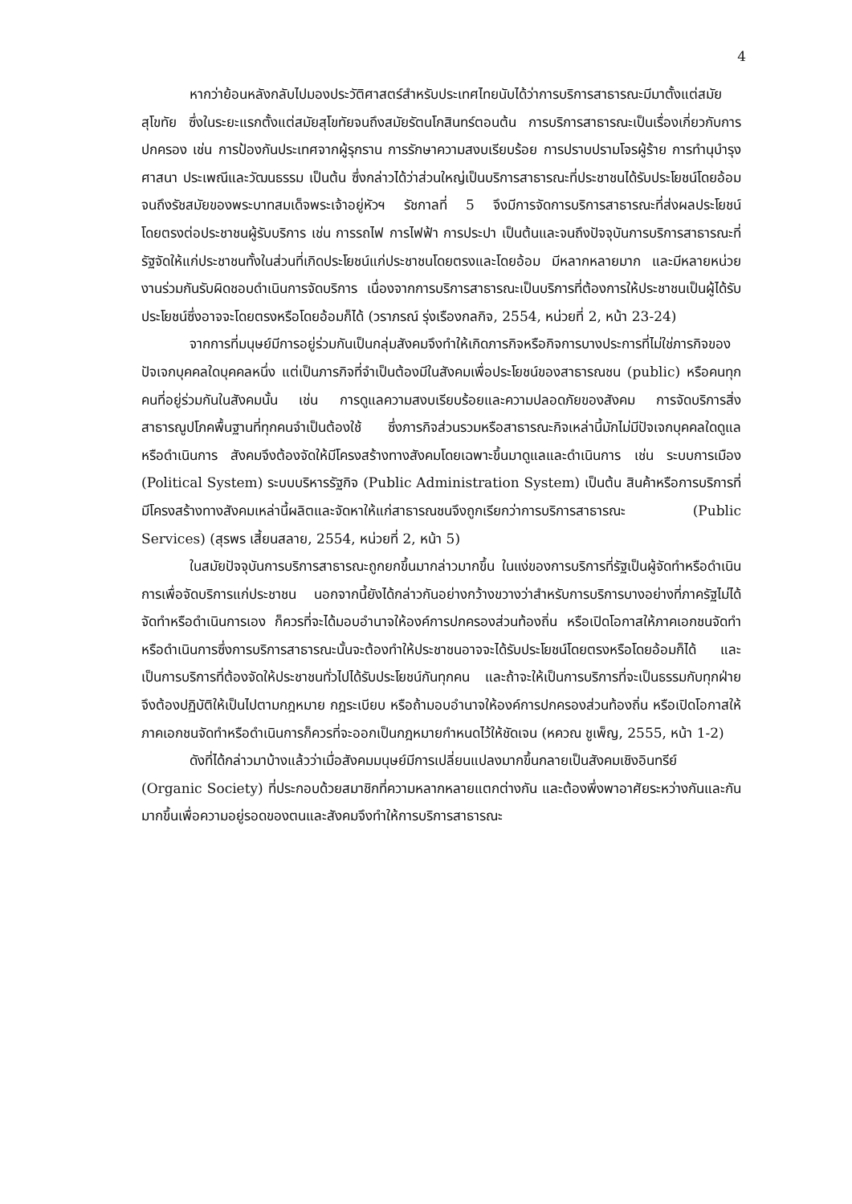4
หากว่าย้อนหลังกลับไปมองประวัติศาสตร์สำหรับประเทศไทยนับได้ว่าการบริการสาธารณะมีมาตั้งแต่สมัยสุโขทัย ซึ่งในระยะแรกตั้งแต่สมัยสุโขทัยจนถึงสมัยรัตนโกสินทร์ตอนต้น การบริการสาธารณะเป็นเรื่องเกี่ยวกับการปกครอง เช่น การป้องกันประเทศจากผู้รุกราน การรักษาความสงบเรียบร้อย การปราบปรามโจรผู้ร้าย การทำนุบำรุงศาสนา ประเพณีและวัฒนธรรม เป็นต้น ซึ่งกล่าวได้ว่าส่วนใหญ่เป็นบริการสาธารณะที่ประชาชนได้รับประโยชน์โดยอ้อม จนถึงรัชสมัยของพระบาทสมเด็จพระเจ้าอยู่หัวฯ รัชกาลที่ 5 จึงมีการจัดการบริการสาธารณะที่ส่งผลประโยชน์โดยตรงต่อประชาชนผู้รับบริการ เช่น การรถไฟ การไฟฟ้า การประปา เป็นต้นและจนถึงปัจจุบันการบริการสาธารณะที่รัฐจัดให้แก่ประชาชนทั้งในส่วนที่เกิดประโยชน์แก่ประชาชนโดยตรงและโดยอ้อม มีหลากหลายมาก และมีหลายหน่วยงานร่วมกันรับผิดชอบดำเนินการจัดบริการ เนื่องจากการบริการสาธารณะเป็นบริการที่ต้องการให้ประชาชนเป็นผู้ได้รับประโยชน์ซึ่งอาจจะโดยตรงหรือโดยอ้อมก็ได้ (วราภรณ์ รุ่งเรืองกลกิจ, 2554, หน่วยที่ 2, หน้า 23-24)
จากการที่มนุษย์มีการอยู่ร่วมกันเป็นกลุ่มสังคมจึงทำให้เกิดภารกิจหรือกิจการบางประการที่ไม่ใช่ภารกิจของปัจเจกบุคคลใดบุคคลหนึ่ง แต่เป็นภารกิจที่จำเป็นต้องมีในสังคมเพื่อประโยชน์ของสาธารณชน (public) หรือคนทุกคนที่อยู่ร่วมกันในสังคมนั้น เช่น การดูแลความสงบเรียบร้อยและความปลอดภัยของสังคม การจัดบริการสิ่งสาธารณูปโภคพื้นฐานที่ทุกคนจำเป็นต้องใช้ ซึ่งภารกิจส่วนรวมหรือสาธารณะกิจเหล่านี้มักไม่มีปัจเจกบุคคลใดดูแลหรือดำเนินการ สังคมจึงต้องจัดให้มีโครงสร้างทางสังคมโดยเฉพาะขึ้นมาดูแลและดำเนินการ เช่น ระบบการเมือง (Political System) ระบบบริหารรัฐกิจ (Public Administration System) เป็นต้น สินค้าหรือการบริการที่มีโครงสร้างทางสังคมเหล่านี้ผลิตและจัดหาให้แก่สาธารณชนจึงถูกเรียกว่าการบริการสาธารณะ (Public Services) (สุรพร เสี้ยนสลาย, 2554, หน่วยที่ 2, หน้า 5)
ในสมัยปัจจุบันการบริการสาธารณะถูกยกขึ้นมากล่าวมากขึ้น ในแง่ของการบริการที่รัฐเป็นผู้จัดทำหรือดำเนินการเพื่อจัดบริการแก่ประชาชน นอกจากนี้ยังได้กล่าวกันอย่างกว้างขวางว่าสำหรับการบริการบางอย่างที่ภาครัฐไม่ได้จัดทำหรือดำเนินการเอง ก็ควรที่จะได้มอบอำนาจให้องค์การปกครองส่วนท้องถิ่น หรือเปิดโอกาสให้ภาคเอกชนจัดทำหรือดำเนินการซึ่งการบริการสาธารณะนั้นจะต้องทำให้ประชาชนอาจจะได้รับประโยชน์โดยตรงหรือโดยอ้อมก็ได้ และเป็นการบริการที่ต้องจัดให้ประชาชนทั่วไปได้รับประโยชน์กันทุกคน และถ้าจะให้เป็นการบริการที่จะเป็นธรรมกับทุกฝ่ายจึงต้องปฏิบัติให้เป็นไปตามกฎหมาย กฎระเบียบ หรือถ้ามอบอำนาจให้องค์การปกครองส่วนท้องถิ่น หรือเปิดโอกาสให้ภาคเอกชนจัดทำหรือดำเนินการก็ควรที่จะออกเป็นกฎหมายกำหนดไว้ให้ชัดเจน (หควณ ชูเพ็ญ, 2555, หน้า 1-2)
ดังที่ได้กล่าวมาบ้างแล้วว่าเมื่อสังคมมนุษย์มีการเปลี่ยนแปลงมากขึ้นกลายเป็นสังคมเชิงอินทรีย์ (Organic Society) ที่ประกอบด้วยสมาชิกที่ความหลากหลายแตกต่างกัน และต้องพึ่งพาอาศัยระหว่างกันและกันมากขึ้นเพื่อความอยู่รอดของตนและสังคมจึงทำให้การบริการสาธารณะ